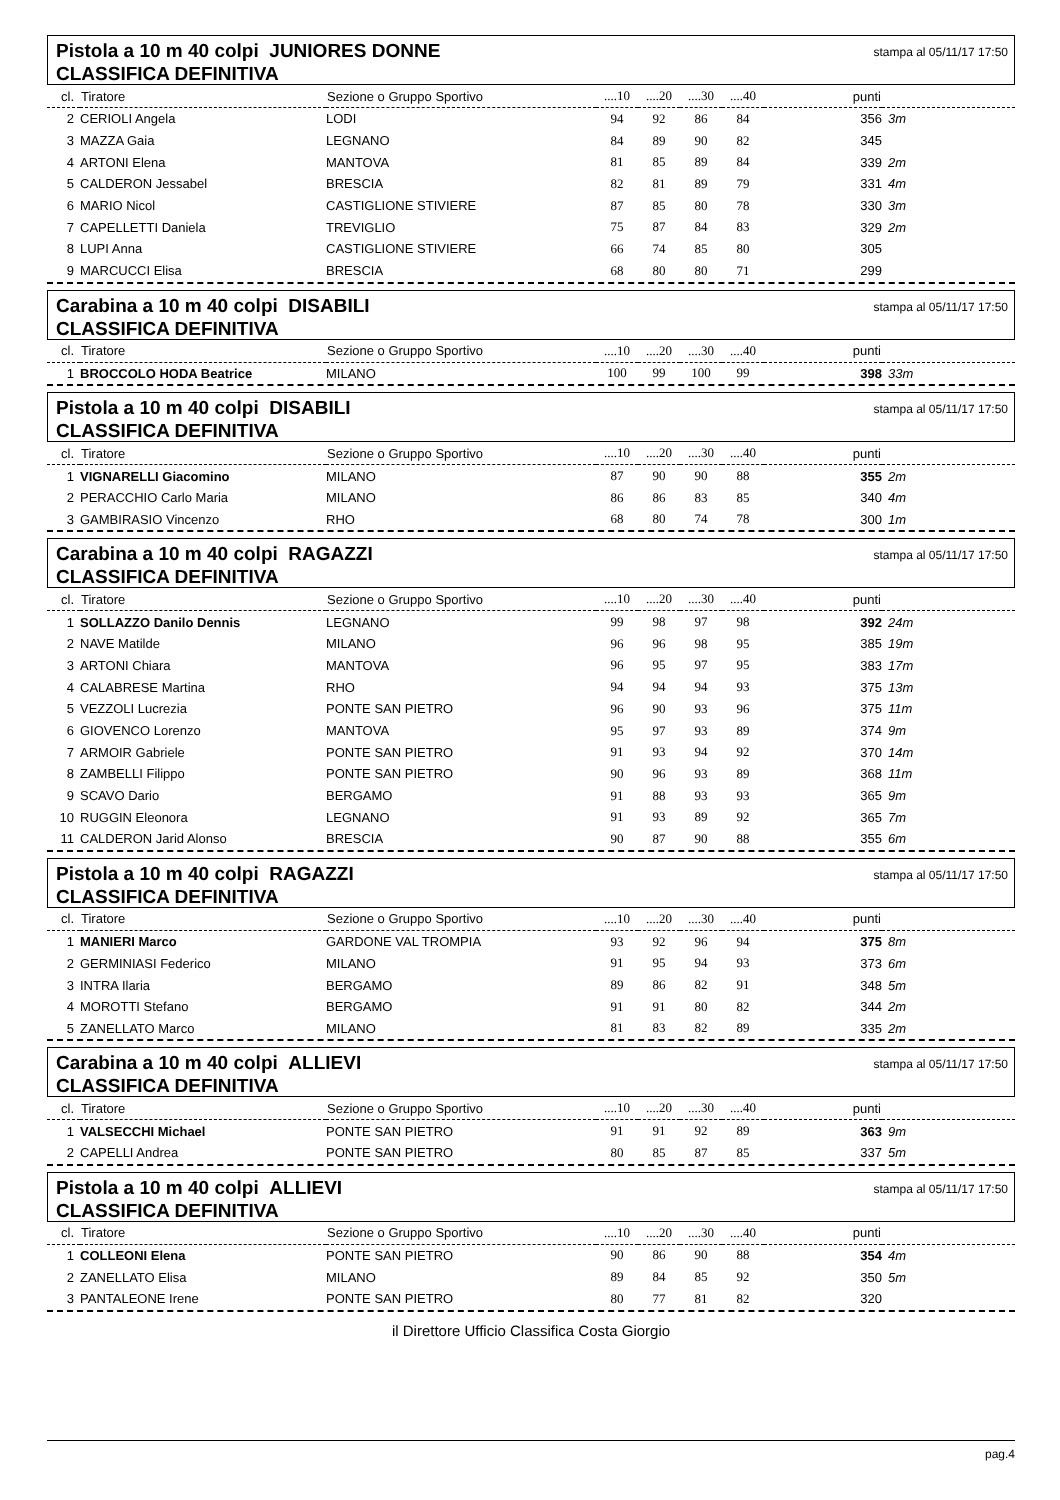Pistola a 10 m 40 colpi JUNIORES DONNE
CLASSIFICA DEFINITIVA
stampa al 05/11/17 17:50
| cl. | Tiratore | Sezione o Gruppo Sportivo | ....10 | ....20 | ....30 | ....40 | punti | |
| --- | --- | --- | --- | --- | --- | --- | --- | --- |
| 2 | CERIOLI Angela | LODI | 94 | 92 | 86 | 84 | 356 | 3m |
| 3 | MAZZA Gaia | LEGNANO | 84 | 89 | 90 | 82 | 345 | |
| 4 | ARTONI Elena | MANTOVA | 81 | 85 | 89 | 84 | 339 | 2m |
| 5 | CALDERON Jessabel | BRESCIA | 82 | 81 | 89 | 79 | 331 | 4m |
| 6 | MARIO Nicol | CASTIGLIONE STIVIERE | 87 | 85 | 80 | 78 | 330 | 3m |
| 7 | CAPELLETTI Daniela | TREVIGLIO | 75 | 87 | 84 | 83 | 329 | 2m |
| 8 | LUPI Anna | CASTIGLIONE STIVIERE | 66 | 74 | 85 | 80 | 305 | |
| 9 | MARCUCCI Elisa | BRESCIA | 68 | 80 | 80 | 71 | 299 | |
Carabina a 10 m 40 colpi DISABILI
CLASSIFICA DEFINITIVA
stampa al 05/11/17 17:50
| cl. | Tiratore | Sezione o Gruppo Sportivo | ....10 | ....20 | ....30 | ....40 | punti | |
| --- | --- | --- | --- | --- | --- | --- | --- | --- |
| 1 | BROCCOLO HODA Beatrice | MILANO | 100 | 99 | 100 | 99 | 398 | 33m |
Pistola a 10 m 40 colpi DISABILI
CLASSIFICA DEFINITIVA
stampa al 05/11/17 17:50
| cl. | Tiratore | Sezione o Gruppo Sportivo | ....10 | ....20 | ....30 | ....40 | punti | |
| --- | --- | --- | --- | --- | --- | --- | --- | --- |
| 1 | VIGNARELLI Giacomino | MILANO | 87 | 90 | 90 | 88 | 355 | 2m |
| 2 | PERACCHIO Carlo Maria | MILANO | 86 | 86 | 83 | 85 | 340 | 4m |
| 3 | GAMBIRASIO Vincenzo | RHO | 68 | 80 | 74 | 78 | 300 | 1m |
Carabina a 10 m 40 colpi RAGAZZI
CLASSIFICA DEFINITIVA
stampa al 05/11/17 17:50
| cl. | Tiratore | Sezione o Gruppo Sportivo | ....10 | ....20 | ....30 | ....40 | punti | |
| --- | --- | --- | --- | --- | --- | --- | --- | --- |
| 1 | SOLLAZZO Danilo Dennis | LEGNANO | 99 | 98 | 97 | 98 | 392 | 24m |
| 2 | NAVE Matilde | MILANO | 96 | 96 | 98 | 95 | 385 | 19m |
| 3 | ARTONI Chiara | MANTOVA | 96 | 95 | 97 | 95 | 383 | 17m |
| 4 | CALABRESE Martina | RHO | 94 | 94 | 94 | 93 | 375 | 13m |
| 5 | VEZZOLI Lucrezia | PONTE SAN PIETRO | 96 | 90 | 93 | 96 | 375 | 11m |
| 6 | GIOVENCO Lorenzo | MANTOVA | 95 | 97 | 93 | 89 | 374 | 9m |
| 7 | ARMOIR Gabriele | PONTE SAN PIETRO | 91 | 93 | 94 | 92 | 370 | 14m |
| 8 | ZAMBELLI Filippo | PONTE SAN PIETRO | 90 | 96 | 93 | 89 | 368 | 11m |
| 9 | SCAVO Dario | BERGAMO | 91 | 88 | 93 | 93 | 365 | 9m |
| 10 | RUGGIN Eleonora | LEGNANO | 91 | 93 | 89 | 92 | 365 | 7m |
| 11 | CALDERON Jarid Alonso | BRESCIA | 90 | 87 | 90 | 88 | 355 | 6m |
Pistola a 10 m 40 colpi RAGAZZI
CLASSIFICA DEFINITIVA
stampa al 05/11/17 17:50
| cl. | Tiratore | Sezione o Gruppo Sportivo | ....10 | ....20 | ....30 | ....40 | punti | |
| --- | --- | --- | --- | --- | --- | --- | --- | --- |
| 1 | MANIERI Marco | GARDONE VAL TROMPIA | 93 | 92 | 96 | 94 | 375 | 8m |
| 2 | GERMINIASI Federico | MILANO | 91 | 95 | 94 | 93 | 373 | 6m |
| 3 | INTRA Ilaria | BERGAMO | 89 | 86 | 82 | 91 | 348 | 5m |
| 4 | MOROTTI Stefano | BERGAMO | 91 | 91 | 80 | 82 | 344 | 2m |
| 5 | ZANELLATO Marco | MILANO | 81 | 83 | 82 | 89 | 335 | 2m |
Carabina a 10 m 40 colpi ALLIEVI
CLASSIFICA DEFINITIVA
stampa al 05/11/17 17:50
| cl. | Tiratore | Sezione o Gruppo Sportivo | ....10 | ....20 | ....30 | ....40 | punti | |
| --- | --- | --- | --- | --- | --- | --- | --- | --- |
| 1 | VALSECCHI Michael | PONTE SAN PIETRO | 91 | 91 | 92 | 89 | 363 | 9m |
| 2 | CAPELLI Andrea | PONTE SAN PIETRO | 80 | 85 | 87 | 85 | 337 | 5m |
Pistola a 10 m 40 colpi ALLIEVI
CLASSIFICA DEFINITIVA
stampa al 05/11/17 17:50
| cl. | Tiratore | Sezione o Gruppo Sportivo | ....10 | ....20 | ....30 | ....40 | punti | |
| --- | --- | --- | --- | --- | --- | --- | --- | --- |
| 1 | COLLEONI Elena | PONTE SAN PIETRO | 90 | 86 | 90 | 88 | 354 | 4m |
| 2 | ZANELLATO Elisa | MILANO | 89 | 84 | 85 | 92 | 350 | 5m |
| 3 | PANTALEONE Irene | PONTE SAN PIETRO | 80 | 77 | 81 | 82 | 320 | |
il Direttore Ufficio Classifica Costa Giorgio
pag.4